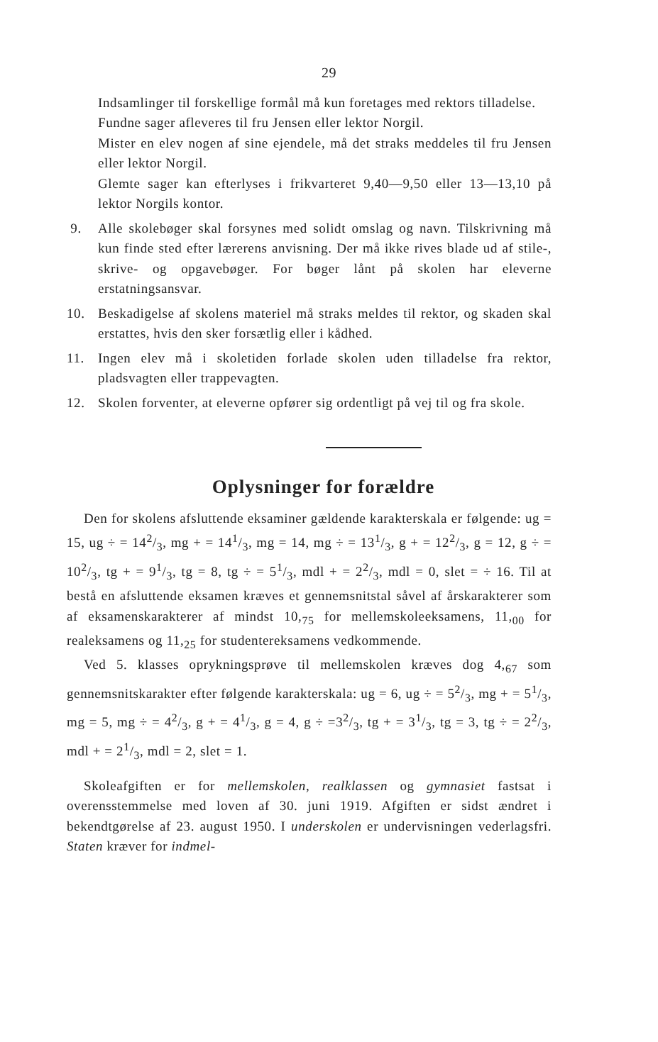29
Indsamlinger til forskellige formål må kun foretages med rektors tilladelse.
Fundne sager afleveres til fru Jensen eller lektor Norgil.
Mister en elev nogen af sine ejendele, må det straks meddeles til fru Jensen eller lektor Norgil.
Glemte sager kan efterlyses i frikvarteret 9,40—9,50 eller 13—13,10 på lektor Norgils kontor.
9. Alle skolebøger skal forsynes med solidt omslag og navn. Tilskrivning må kun finde sted efter lærerens anvisning. Der må ikke rives blade ud af stile-, skrive- og opgavebøger. For bøger lånt på skolen har eleverne erstatningsansvar.
10. Beskadigelse af skolens materiel må straks meldes til rektor, og skaden skal erstattes, hvis den sker forsætlig eller i kådhed.
11. Ingen elev må i skoletiden forlade skolen uden tilladelse fra rektor, pladsvagten eller trappevagten.
12. Skolen forventer, at eleverne opfører sig ordentligt på vej til og fra skole.
Oplysninger for forældre
Den for skolens afsluttende eksaminer gældende karakterskala er følgende: ug = 15, ug ÷ = 142/3, mg + = 141/3, mg = 14, mg ÷ = 131/3, g + = 122/3, g = 12, g ÷ = 102/3, tg + = 91/3, tg = 8, tg ÷ = 51/3, mdl + = 22/3, mdl = 0, slet = ÷ 16. Til at bestå en afsluttende eksamen kræves et gennemsnitstal såvel af årskarakterer som af eksamenskarakterer af mindst 10,<sub>75</sub> for mellemskoleeksamens, 11,<sub>00</sub> for realeksamens og 11,<sub>25</sub> for studentereksamens vedkommende.
Ved 5. klasses oprykningsprøve til mellemskolen kræves dog 4,<sub>67</sub> som gennemsnitskarakter efter følgende karakterskala: ug = 6, ug ÷ = 52/3, mg + = 51/3, mg = 5, mg ÷ = 42/3, g + = 41/3, g = 4, g ÷ =32/3, tg + = 31/3, tg = 3, tg ÷ = 22/3, mdl + = 21/3, mdl = 2, slet = 1.
Skoleafgiften er for mellemskolen, realklassen og gymnasiet fastsat i overensstemmelse med loven af 30. juni 1919. Afgiften er sidst ændret i bekendtgørelse af 23. august 1950. I underskolen er undervisningen vederlagsfri. Staten kræver for indmel-